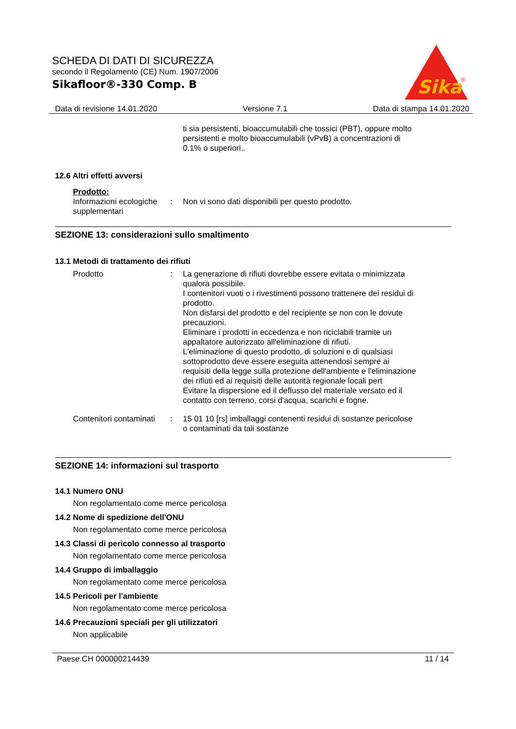SCHEDA DI DATI DI SICUREZZA
secondo il Regolamento (CE) Num. 1907/2006
Sikafloor®-330 Comp. B
Sika
®
Data di revisione 14.01.2020 Versione 7.1 Data di stampa 14.01.2020
ti sia persistenti, bioaccumulabili che tossici (PBT), oppure molto persistenti e molto bioaccumulabili (vPvB) a concentrazioni di 0.1% o superiori..
12.6 Altri effetti avversi
Prodotto:
Informazioni ecologiche supplementari
: Non vi sono dati disponibili per questo prodotto.
SEZIONE 13: considerazioni sullo smaltimento
13.1 Metodi di trattamento dei rifiuti
Prodotto : La generazione di rifiuti dovrebbe essere evitata o minimizzata qualora possibile.
I contenitori vuoti o i rivestimenti possono trattenere dei residui di prodotto.
Non disfarsi del prodotto e del recipiente se non con le dovute precauzioni.
Eliminare i prodotti in eccedenza e non riciclabili tramite un appaltatore autorizzato all'eliminazione di rifiuti.
L'eliminazione di questo prodotto, di soluzioni e di qualsiasi sottoprodotto deve essere eseguita attenendosi sempre ai requisiti della legge sulla protezione dell'ambiente e l'eliminazione dei rifiuti ed ai requisiti delle autorità regionale locali pert
Evitare la dispersione ed il deflusso del materiale versato ed il contatto con terreno, corsi d'acqua, scarichi e fogne.
Contenitori contaminati : 15 01 10 [rs] imballaggi contenenti residui di sostanze pericolose o contaminati da tali sostanze
SEZIONE 14: informazioni sul trasporto
14.1 Numero ONU
Non regolamentato come merce pericolosa
14.2 Nome di spedizione dell'ONU
Non regolamentato come merce pericolosa
14.3 Classi di pericolo connesso al trasporto
Non regolamentato come merce pericolosa
14.4 Gruppo di imballaggio
Non regolamentato come merce pericolosa
14.5 Pericoli per l'ambiente
Non regolamentato come merce pericolosa
14.6 Precauzioni speciali per gli utilizzatori
Non applicabile
Paese CH 000000214439 11 / 14